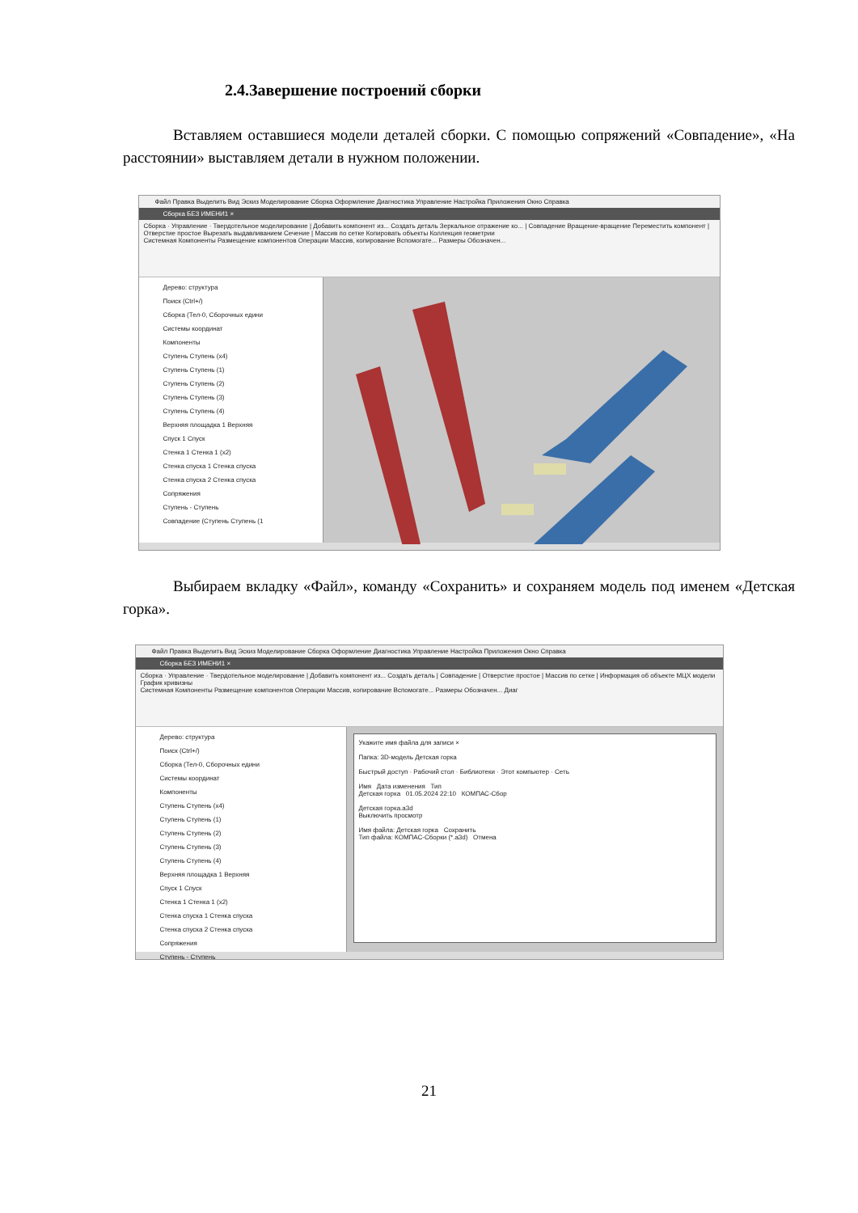2.4.Завершение построений сборки
Вставляем оставшиеся модели деталей сборки. С помощью сопряжений «Совпадение», «На расстоянии» выставляем детали в нужном положении.
Файл Правка Выделить Вид Эскиз Моделирование Сборка Оформление Диагностика Управление Настройка Приложения Окно Справка
Сборка БЕЗ ИМЕНИ1 ×
Сборка · Управление · Твердотельное моделирование | Добавить компонент из... Создать деталь Зеркальное отражение ко... | Совпадение Вращение-вращение Переместить компонент | Отверстие простое Вырезать выдавливанием Сечение | Массив по сетке Копировать объекты Коллекция геометрии
Системная Компоненты Размещение компонентов Операции Массив, копирование Вспомогате... Размеры Обозначен...
Дерево: структура
Поиск (Ctrl+/)
Сборка (Тел-0, Сборочных едини
Системы координат
Компоненты
Ступень Ступень (x4)
Ступень Ступень (1)
Ступень Ступень (2)
Ступень Ступень (3)
Ступень Ступень (4)
Верхняя площадка 1 Верхняя
Спуск 1 Спуск
Стенка 1 Стенка 1 (x2)
Стенка спуска 1 Стенка спуска
Стенка спуска 2 Стенка спуска
Сопряжения
Ступень - Ступень
Совпадение (Ступень Ступень (1
Выбираем вкладку «Файл», команду «Сохранить» и сохраняем модель под именем «Детская горка».
Файл Правка Выделить Вид Эскиз Моделирование Сборка Оформление Диагностика Управление Настройка Приложения Окно Справка
Сборка БЕЗ ИМЕНИ1 ×
Сборка · Управление · Твердотельное моделирование | Добавить компонент из... Создать деталь | Совпадение | Отверстие простое | Массив по сетке | Информация об объекте МЦХ модели График кривизны
Системная Компоненты Размещение компонентов Операции Массив, копирование Вспомогате... Размеры Обозначен... Диаг
Дерево: структура
Поиск (Ctrl+/)
Сборка (Тел-0, Сборочных едини
Системы координат
Компоненты
Ступень Ступень (x4)
Ступень Ступень (1)
Ступень Ступень (2)
Ступень Ступень (3)
Ступень Ступень (4)
Верхняя площадка 1 Верхняя
Спуск 1 Спуск
Стенка 1 Стенка 1 (x2)
Стенка спуска 1 Стенка спуска
Стенка спуска 2 Стенка спуска
Сопряжения
Ступень - Ступень
Укажите имя файла для записи ×
Папка: 3D-модель Детская горка
Быстрый доступ · Рабочий стол · Библиотеки · Этот компьютер · Сеть
Имя Дата изменения Тип
Детская горка 01.05.2024 22:10 КОМПАС-Сбор
Детская горка.a3d
Выключить просмотр
Имя файла: Детская горка Сохранить
Тип файла: КОМПАС-Сборки (*.a3d) Отмена
21